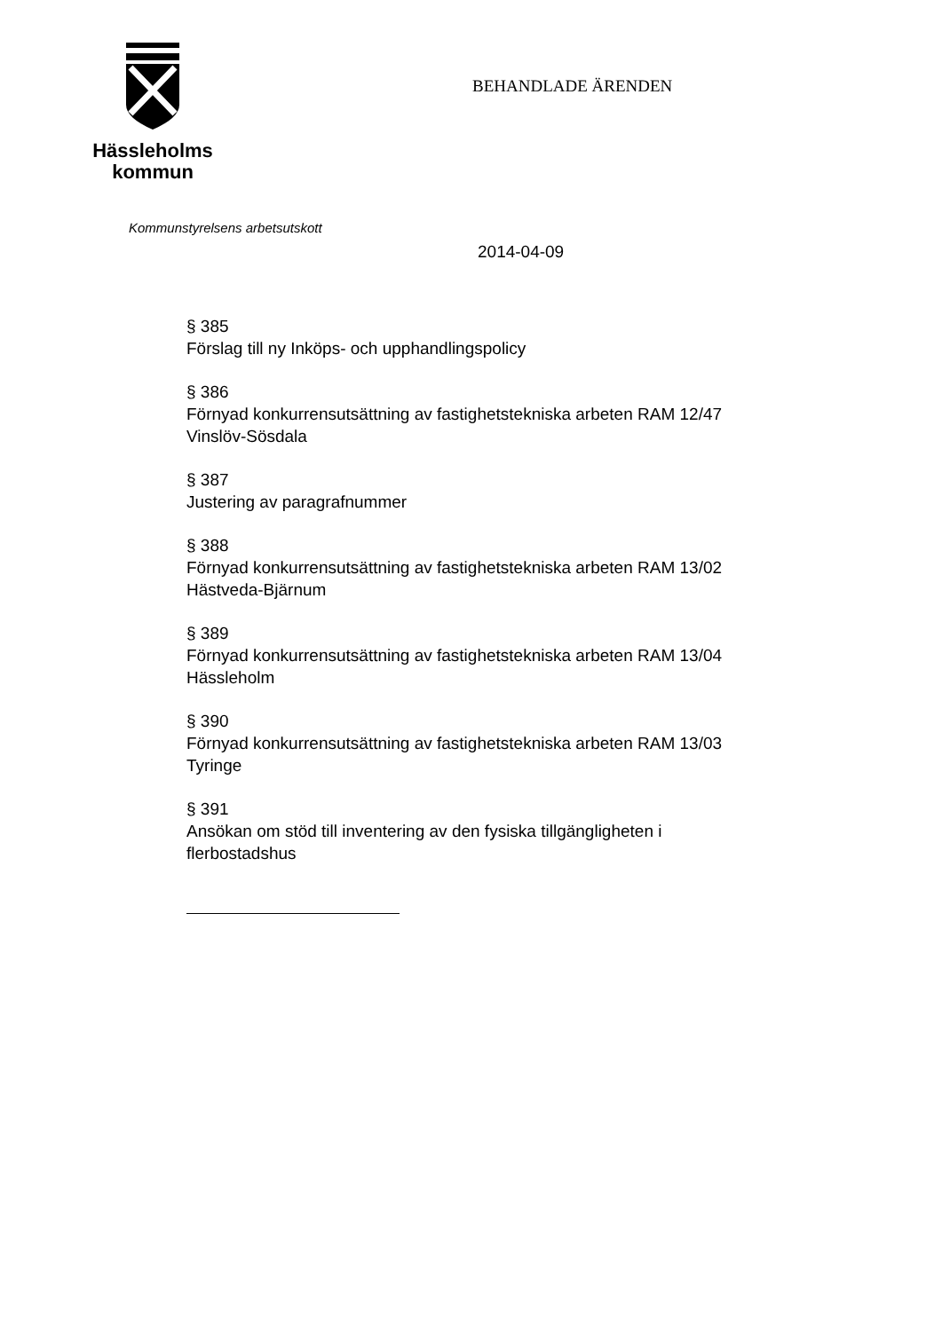Hässleholms
kommun
BEHANDLADE ÄRENDEN
Kommunstyrelsens arbetsutskott
2014-04-09
§ 385
Förslag till ny Inköps- och upphandlingspolicy
§ 386
Förnyad konkurrensutsättning av fastighetstekniska arbeten RAM 12/47
Vinslöv-Sösdala
§ 387
Justering av paragrafnummer
§ 388
Förnyad konkurrensutsättning av fastighetstekniska arbeten RAM 13/02
Hästveda-Bjärnum
§ 389
Förnyad konkurrensutsättning av fastighetstekniska arbeten RAM 13/04
Hässleholm
§ 390
Förnyad konkurrensutsättning av fastighetstekniska arbeten RAM 13/03
Tyringe
§ 391
Ansökan om stöd till inventering av den fysiska tillgängligheten i
flerbostadshus